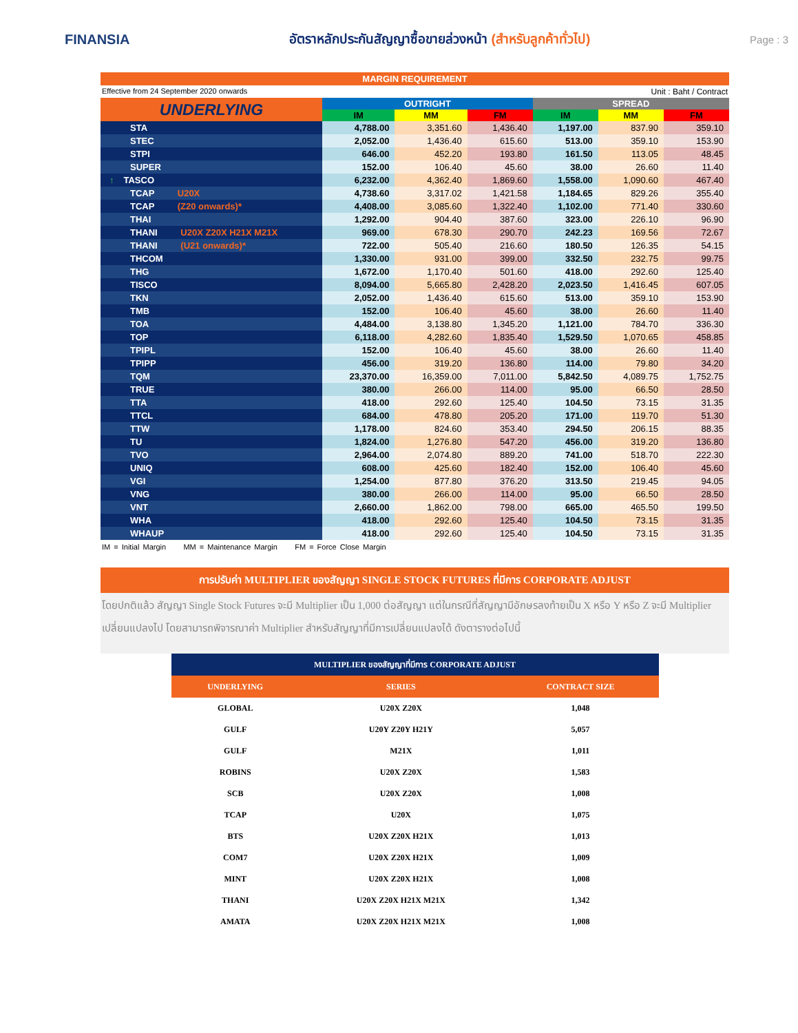FINANSIA
อัตราหลักประกันสัญญาซื้อขายล่วงหน้า (สำหรับลูกค้าทั่วไป)
Page : 3
MARGIN REQUIREMENT
Effective from 24 September 2020 onwards Unit : Baht / Contract
| UNDERLYING | OUTRIGHT | | | SPREAD | | |
| --- | --- | --- | --- | --- | --- | --- |
| | IM | MM | FM | IM | MM | FM |
| STA | 4,788.00 | 3,351.60 | 1,436.40 | 1,197.00 | 837.90 | 359.10 |
| STEC | 2,052.00 | 1,436.40 | 615.60 | 513.00 | 359.10 | 153.90 |
| STPI | 646.00 | 452.20 | 193.80 | 161.50 | 113.05 | 48.45 |
| SUPER | 152.00 | 106.40 | 45.60 | 38.00 | 26.60 | 11.40 |
| ↑ TASCO | 6,232.00 | 4,362.40 | 1,869.60 | 1,558.00 | 1,090.60 | 467.40 |
| TCAP U20X | 4,738.60 | 3,317.02 | 1,421.58 | 1,184.65 | 829.26 | 355.40 |
| TCAP (Z20 onwards)* | 4,408.00 | 3,085.60 | 1,322.40 | 1,102.00 | 771.40 | 330.60 |
| THAI | 1,292.00 | 904.40 | 387.60 | 323.00 | 226.10 | 96.90 |
| THANI U20X Z20X H21X M21X | 969.00 | 678.30 | 290.70 | 242.23 | 169.56 | 72.67 |
| THANI (U21 onwards)* | 722.00 | 505.40 | 216.60 | 180.50 | 126.35 | 54.15 |
| THCOM | 1,330.00 | 931.00 | 399.00 | 332.50 | 232.75 | 99.75 |
| THG | 1,672.00 | 1,170.40 | 501.60 | 418.00 | 292.60 | 125.40 |
| TISCO | 8,094.00 | 5,665.80 | 2,428.20 | 2,023.50 | 1,416.45 | 607.05 |
| TKN | 2,052.00 | 1,436.40 | 615.60 | 513.00 | 359.10 | 153.90 |
| TMB | 152.00 | 106.40 | 45.60 | 38.00 | 26.60 | 11.40 |
| TOA | 4,484.00 | 3,138.80 | 1,345.20 | 1,121.00 | 784.70 | 336.30 |
| TOP | 6,118.00 | 4,282.60 | 1,835.40 | 1,529.50 | 1,070.65 | 458.85 |
| TPIPL | 152.00 | 106.40 | 45.60 | 38.00 | 26.60 | 11.40 |
| TPIPP | 456.00 | 319.20 | 136.80 | 114.00 | 79.80 | 34.20 |
| TQM | 23,370.00 | 16,359.00 | 7,011.00 | 5,842.50 | 4,089.75 | 1,752.75 |
| TRUE | 380.00 | 266.00 | 114.00 | 95.00 | 66.50 | 28.50 |
| TTA | 418.00 | 292.60 | 125.40 | 104.50 | 73.15 | 31.35 |
| TTCL | 684.00 | 478.80 | 205.20 | 171.00 | 119.70 | 51.30 |
| TTW | 1,178.00 | 824.60 | 353.40 | 294.50 | 206.15 | 88.35 |
| TU | 1,824.00 | 1,276.80 | 547.20 | 456.00 | 319.20 | 136.80 |
| TVO | 2,964.00 | 2,074.80 | 889.20 | 741.00 | 518.70 | 222.30 |
| UNIQ | 608.00 | 425.60 | 182.40 | 152.00 | 106.40 | 45.60 |
| VGI | 1,254.00 | 877.80 | 376.20 | 313.50 | 219.45 | 94.05 |
| VNG | 380.00 | 266.00 | 114.00 | 95.00 | 66.50 | 28.50 |
| VNT | 2,660.00 | 1,862.00 | 798.00 | 665.00 | 465.50 | 199.50 |
| WHA | 418.00 | 292.60 | 125.40 | 104.50 | 73.15 | 31.35 |
| WHAUP | 418.00 | 292.60 | 125.40 | 104.50 | 73.15 | 31.35 |
IM = Initial Margin MM = Maintenance Margin FM = Force Close Margin
การปรับค่า MULTIPLIER ของสัญญา SINGLE STOCK FUTURES ที่มีการ CORPORATE ADJUST
โดยปกติแล้ว สัญญา Single Stock Futures จะมี Multiplier เป็น 1,000 ต่อสัญญา แต่ในกรณีที่สัญญามีอักษรลงท้ายเป็น X หรือ Y หรือ Z จะมี Multiplier เปลี่ยนแปลงไป โดยสามารถพิจารณาค่า Multiplier สำหรับสัญญาที่มีการเปลี่ยนแปลงได้ ดังตารางต่อไปนี้
| MULTIPLIER ของสัญญาที่มีการ CORPORATE ADJUST | | |
| --- | --- | --- |
| UNDERLYING | SERIES | CONTRACT SIZE |
| GLOBAL | U20X Z20X | 1,048 |
| GULF | U20Y Z20Y H21Y | 5,057 |
| GULF | M21X | 1,011 |
| ROBINS | U20X Z20X | 1,583 |
| SCB | U20X Z20X | 1,008 |
| TCAP | U20X | 1,075 |
| BTS | U20X Z20X H21X | 1,013 |
| COM7 | U20X Z20X H21X | 1,009 |
| MINT | U20X Z20X H21X | 1,008 |
| THANI | U20X Z20X H21X M21X | 1,342 |
| AMATA | U20X Z20X H21X M21X | 1,008 |